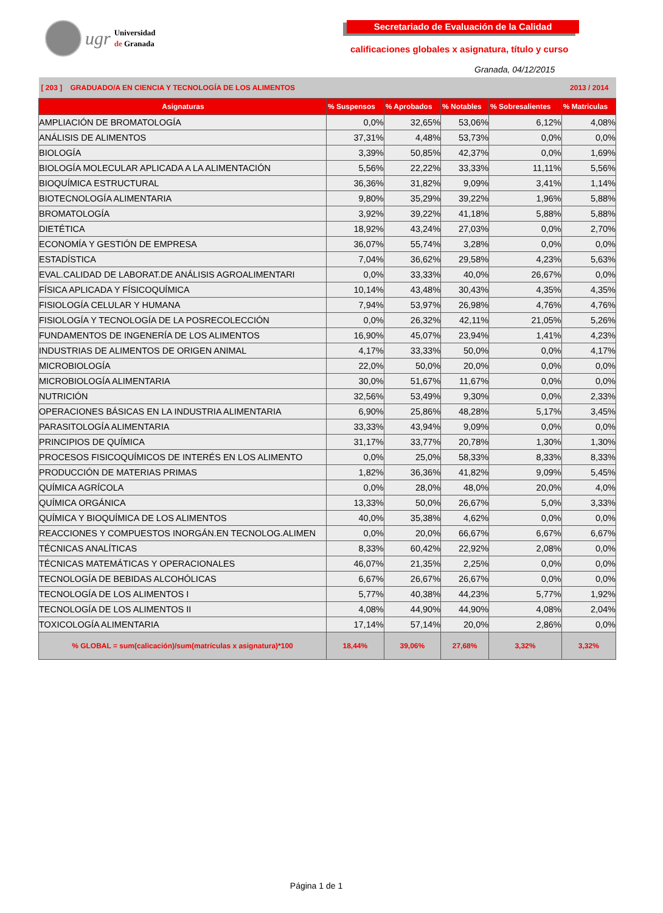ugr
Universidad
de Granada
Secretariado de Evaluación de la Calidad
calificaciones globales x asignatura, título y curso
Granada, 04/12/2015
| [ 203 ] GRADUADO/A EN CIENCIA Y TECNOLOGÍA DE LOS ALIMENTOS | | | | | 2013 / 2014 |
| Asignaturas | % Suspensos | % Aprobados | % Notables | % Sobresalientes | % Matriculas |
| AMPLIACIÓN DE BROMATOLOGÍA | 0,0% | 32,65% | 53,06% | 6,12% | 4,08% |
| ANÁLISIS DE ALIMENTOS | 37,31% | 4,48% | 53,73% | 0,0% | 0,0% |
| BIOLOGÍA | 3,39% | 50,85% | 42,37% | 0,0% | 1,69% |
| BIOLOGÍA MOLECULAR APLICADA A LA ALIMENTACIÓN | 5,56% | 22,22% | 33,33% | 11,11% | 5,56% |
| BIOQUÍMICA ESTRUCTURAL | 36,36% | 31,82% | 9,09% | 3,41% | 1,14% |
| BIOTECNOLOGÍA ALIMENTARIA | 9,80% | 35,29% | 39,22% | 1,96% | 5,88% |
| BROMATOLOGÍA | 3,92% | 39,22% | 41,18% | 5,88% | 5,88% |
| DIETÉTICA | 18,92% | 43,24% | 27,03% | 0,0% | 2,70% |
| ECONOMÍA Y GESTIÓN DE EMPRESA | 36,07% | 55,74% | 3,28% | 0,0% | 0,0% |
| ESTADÍSTICA | 7,04% | 36,62% | 29,58% | 4,23% | 5,63% |
| EVAL.CALIDAD DE LABORAT.DE ANÁLISIS AGROALIMENTARI | 0,0% | 33,33% | 40,0% | 26,67% | 0,0% |
| FÍSICA APLICADA Y FÍSICOQUÍMICA | 10,14% | 43,48% | 30,43% | 4,35% | 4,35% |
| FISIOLOGÍA CELULAR Y HUMANA | 7,94% | 53,97% | 26,98% | 4,76% | 4,76% |
| FISIOLOGÍA Y TECNOLOGÍA DE LA POSRECOLECCIÓN | 0,0% | 26,32% | 42,11% | 21,05% | 5,26% |
| FUNDAMENTOS DE INGENERÍA DE LOS ALIMENTOS | 16,90% | 45,07% | 23,94% | 1,41% | 4,23% |
| INDUSTRIAS DE ALIMENTOS DE ORIGEN ANIMAL | 4,17% | 33,33% | 50,0% | 0,0% | 4,17% |
| MICROBIOLOGÍA | 22,0% | 50,0% | 20,0% | 0,0% | 0,0% |
| MICROBIOLOGÍA ALIMENTARIA | 30,0% | 51,67% | 11,67% | 0,0% | 0,0% |
| NUTRICIÓN | 32,56% | 53,49% | 9,30% | 0,0% | 2,33% |
| OPERACIONES BÁSICAS EN LA INDUSTRIA ALIMENTARIA | 6,90% | 25,86% | 48,28% | 5,17% | 3,45% |
| PARASITOLOGÍA ALIMENTARIA | 33,33% | 43,94% | 9,09% | 0,0% | 0,0% |
| PRINCIPIOS DE QUÍMICA | 31,17% | 33,77% | 20,78% | 1,30% | 1,30% |
| PROCESOS FISICOQUÍMICOS DE INTERÉS EN LOS ALIMENTO | 0,0% | 25,0% | 58,33% | 8,33% | 8,33% |
| PRODUCCIÓN DE MATERIAS PRIMAS | 1,82% | 36,36% | 41,82% | 9,09% | 5,45% |
| QUÍMICA AGRÍCOLA | 0,0% | 28,0% | 48,0% | 20,0% | 4,0% |
| QUÍMICA ORGÁNICA | 13,33% | 50,0% | 26,67% | 5,0% | 3,33% |
| QUÍMICA Y BIOQUÍMICA DE LOS ALIMENTOS | 40,0% | 35,38% | 4,62% | 0,0% | 0,0% |
| REACCIONES Y COMPUESTOS INORGÁN.EN TECNOLOG.ALIMEN | 0,0% | 20,0% | 66,67% | 6,67% | 6,67% |
| TÉCNICAS ANALÍTICAS | 8,33% | 60,42% | 22,92% | 2,08% | 0,0% |
| TÉCNICAS MATEMÁTICAS Y OPERACIONALES | 46,07% | 21,35% | 2,25% | 0,0% | 0,0% |
| TECNOLOGÍA DE BEBIDAS ALCOHÓLICAS | 6,67% | 26,67% | 26,67% | 0,0% | 0,0% |
| TECNOLOGÍA DE LOS ALIMENTOS I | 5,77% | 40,38% | 44,23% | 5,77% | 1,92% |
| TECNOLOGÍA DE LOS ALIMENTOS II | 4,08% | 44,90% | 44,90% | 4,08% | 2,04% |
| TOXICOLOGÍA ALIMENTARIA | 17,14% | 57,14% | 20,0% | 2,86% | 0,0% |
| % GLOBAL = sum(calicación)/sum(matrículas x asignatura)*100 | 18,44% | 39,06% | 27,68% | 3,32% | 3,32% |
Página 1 de 1